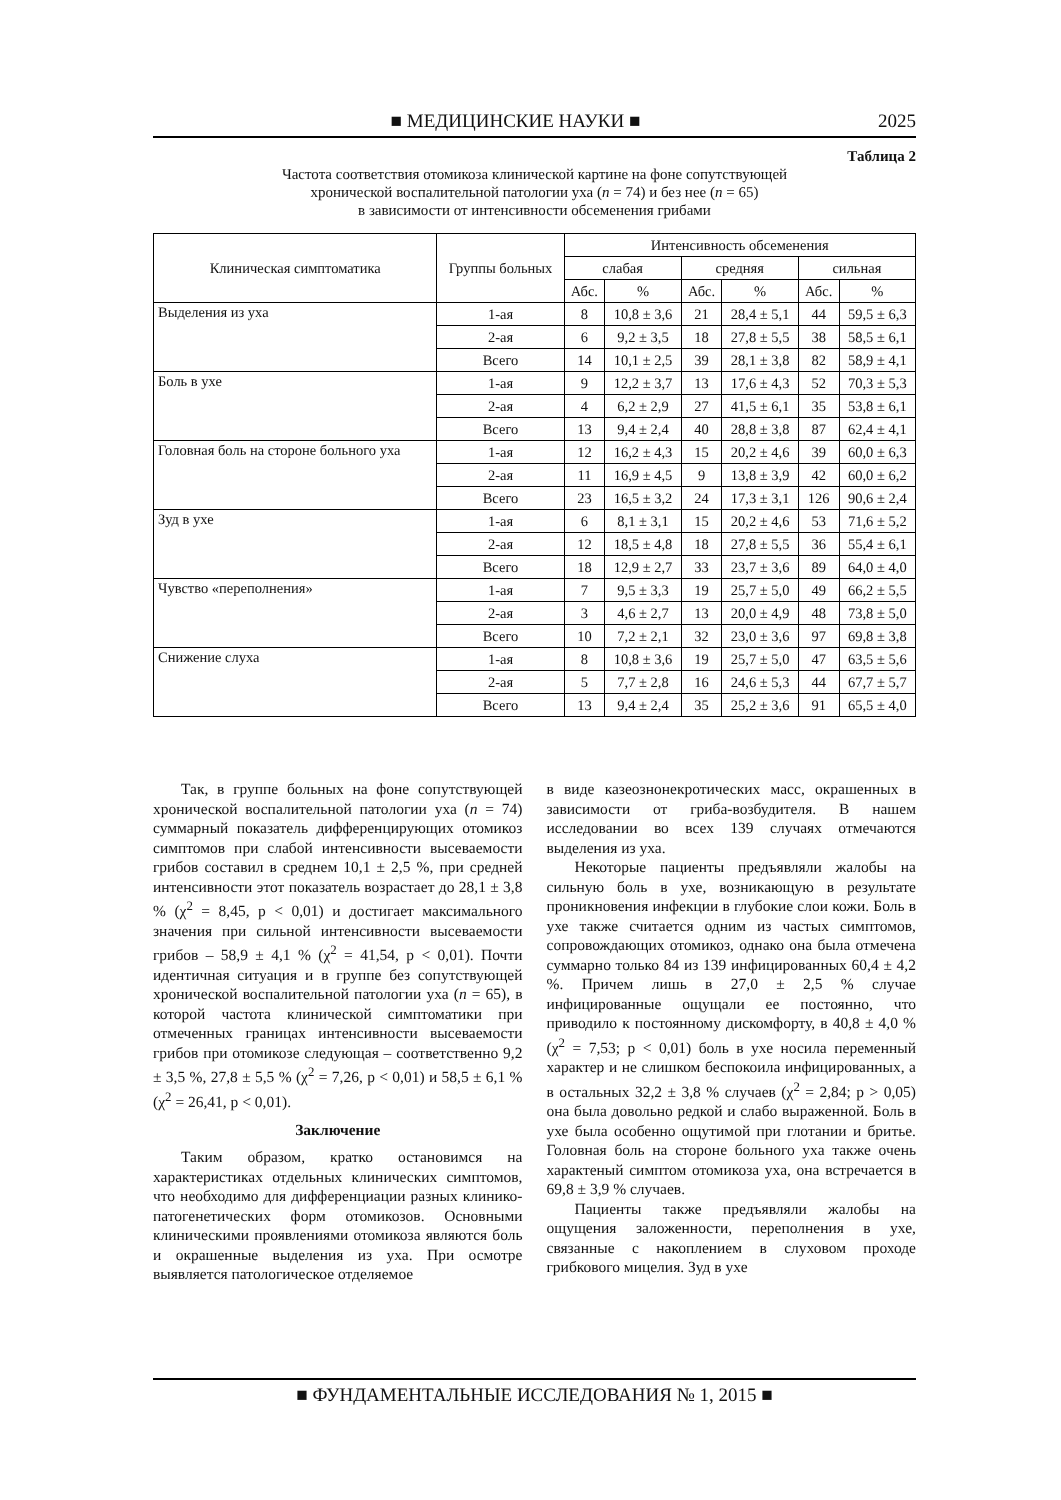■ МЕДИЦИНСКИЕ НАУКИ ■ 2025
Таблица 2
Частота соответствия отомикоза клинической картине на фоне сопутствующей
хронической воспалительной патологии уха (n = 74) и без нее (n = 65)
в зависимости от интенсивности обсеменения грибами
| Клиническая симптоматика | Группы больных | Интенсивность обсеменения | | | | | |
| --- | --- | --- | --- | --- | --- | --- | --- |
| | | слабая | | средняя | | сильная | |
| | | Абс. | % | Абс. | % | Абс. | % |
| Выделения из уха | 1-ая | 8 | 10,8 ± 3,6 | 21 | 28,4 ± 5,1 | 44 | 59,5 ± 6,3 |
| | 2-ая | 6 | 9,2 ± 3,5 | 18 | 27,8 ± 5,5 | 38 | 58,5 ± 6,1 |
| | Всего | 14 | 10,1 ± 2,5 | 39 | 28,1 ± 3,8 | 82 | 58,9 ± 4,1 |
| Боль в ухе | 1-ая | 9 | 12,2 ± 3,7 | 13 | 17,6 ± 4,3 | 52 | 70,3 ± 5,3 |
| | 2-ая | 4 | 6,2 ± 2,9 | 27 | 41,5 ± 6,1 | 35 | 53,8 ± 6,1 |
| | Всего | 13 | 9,4 ± 2,4 | 40 | 28,8 ± 3,8 | 87 | 62,4 ± 4,1 |
| Головная боль на стороне больного уха | 1-ая | 12 | 16,2 ± 4,3 | 15 | 20,2 ± 4,6 | 39 | 60,0 ± 6,3 |
| | 2-ая | 11 | 16,9 ± 4,5 | 9 | 13,8 ± 3,9 | 42 | 60,0 ± 6,2 |
| | Всего | 23 | 16,5 ± 3,2 | 24 | 17,3 ± 3,1 | 126 | 90,6 ± 2,4 |
| Зуд в ухе | 1-ая | 6 | 8,1 ± 3,1 | 15 | 20,2 ± 4,6 | 53 | 71,6 ± 5,2 |
| | 2-ая | 12 | 18,5 ± 4,8 | 18 | 27,8 ± 5,5 | 36 | 55,4 ± 6,1 |
| | Всего | 18 | 12,9 ± 2,7 | 33 | 23,7 ± 3,6 | 89 | 64,0 ± 4,0 |
| Чувство «переполнения» | 1-ая | 7 | 9,5 ± 3,3 | 19 | 25,7 ± 5,0 | 49 | 66,2 ± 5,5 |
| | 2-ая | 3 | 4,6 ± 2,7 | 13 | 20,0 ± 4,9 | 48 | 73,8 ± 5,0 |
| | Всего | 10 | 7,2 ± 2,1 | 32 | 23,0 ± 3,6 | 97 | 69,8 ± 3,8 |
| Снижение слуха | 1-ая | 8 | 10,8 ± 3,6 | 19 | 25,7 ± 5,0 | 47 | 63,5 ± 5,6 |
| | 2-ая | 5 | 7,7 ± 2,8 | 16 | 24,6 ± 5,3 | 44 | 67,7 ± 5,7 |
| | Всего | 13 | 9,4 ± 2,4 | 35 | 25,2 ± 3,6 | 91 | 65,5 ± 4,0 |
Так, в группе больных на фоне сопутствующей хронической воспалительной патологии уха (n = 74) суммарный показатель дифференцирующих отомикоз симптомов при слабой интенсивности высеваемости грибов составил в среднем 10,1 ± 2,5 %, при средней интенсивности этот показатель возрастает до 28,1 ± 3,8 % (χ<sup>2</sup> = 8,45, p < 0,01) и достигает максимального значения при сильной интенсивности высеваемости грибов – 58,9 ± 4,1 % (χ<sup>2</sup> = 41,54, p < 0,01). Почти идентичная ситуация и в группе без сопутствующей хронической воспалительной патологии уха (n = 65), в которой частота клинической симптоматики при отмеченных границах интенсивности высеваемости грибов при отомикозе следующая – соответственно 9,2 ± 3,5 %, 27,8 ± 5,5 % (χ<sup>2</sup> = 7,26, p < 0,01) и 58,5 ± 6,1 % (χ<sup>2</sup> = 26,41, p < 0,01).
Заключение
Таким образом, кратко остановимся на характеристиках отдельных клинических симптомов, что необходимо для дифференциации разных клинико-патогенетических форм отомикозов. Основными клиническими проявлениями отомикоза являются боль и окрашенные выделения из уха. При осмотре выявляется патологическое отделяемое
в виде казеознонекротических масс, окрашенных в зависимости от гриба-возбудителя. В нашем исследовании во всех 139 случаях отмечаются выделения из уха.
Некоторые пациенты предъявляли жалобы на сильную боль в ухе, возникающую в результате проникновения инфекции в глубокие слои кожи. Боль в ухе также считается одним из частых симптомов, сопровождающих отомикоз, однако она была отмечена суммарно только 84 из 139 инфицированных 60,4 ± 4,2 %. Причем лишь в 27,0 ± 2,5 % случае инфицированные ощущали ее постоянно, что приводило к постоянному дискомфорту, в 40,8 ± 4,0 % (χ<sup>2</sup> = 7,53; p < 0,01) боль в ухе носила переменный характер и не слишком беспокоила инфицированных, а в остальных 32,2 ± 3,8 % случаев (χ<sup>2</sup> = 2,84; p > 0,05) она была довольно редкой и слабо выраженной. Боль в ухе была особенно ощутимой при глотании и бритье. Головная боль на стороне больного уха также очень характеный симптом отомикоза уха, она встречается в 69,8 ± 3,9 % случаев.
Пациенты также предъявляли жалобы на ощущения заложенности, переполнения в ухе, связанные с накоплением в слуховом проходе грибкового мицелия. Зуд в ухе
■ ФУНДАМЕНТАЛЬНЫЕ ИССЛЕДОВАНИЯ № 1, 2015 ■